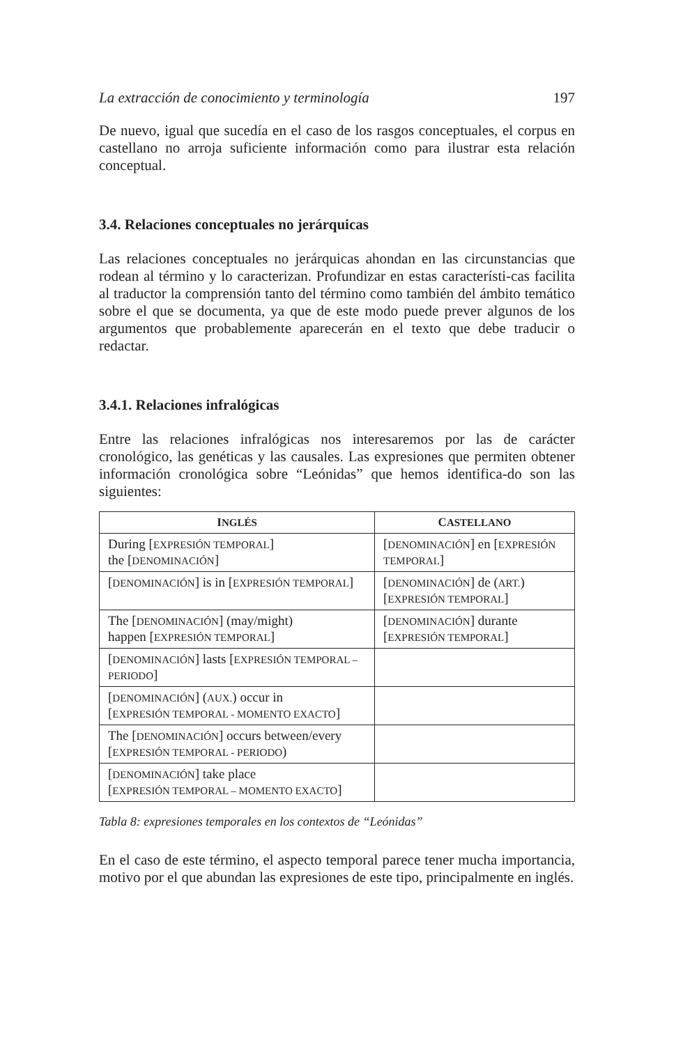La extracción de conocimiento y terminología 197
De nuevo, igual que sucedía en el caso de los rasgos conceptuales, el corpus en castellano no arroja suficiente información como para ilustrar esta relación conceptual.
3.4. Relaciones conceptuales no jerárquicas
Las relaciones conceptuales no jerárquicas ahondan en las circunstancias que rodean al término y lo caracterizan. Profundizar en estas característi-cas facilita al traductor la comprensión tanto del término como también del ámbito temático sobre el que se documenta, ya que de este modo puede prever algunos de los argumentos que probablemente aparecerán en el texto que debe traducir o redactar.
3.4.1. Relaciones infralógicas
Entre las relaciones infralógicas nos interesaremos por las de carácter cronológico, las genéticas y las causales. Las expresiones que permiten obtener información cronológica sobre “Leónidas” que hemos identifica-do son las siguientes:
| I NGLÉS | C ASTELLANO |
| --- | --- |
| During [ EXPRESIÓN TEMPORAL ] the [ DENOMINACIÓN ] | [ DENOMINACIÓN ] en [ EXPRESIÓN TEMPORAL ] |
| [ DENOMINACIÓN ] is in [ EXPRESIÓN TEMPORAL ] | [ DENOMINACIÓN ] de ( ART. ) [ EXPRESIÓN TEMPORAL ] |
| The [ DENOMINACIÓN ] (may/might) happen [ EXPRESIÓN TEMPORAL ] | [ DENOMINACIÓN ] durante [ EXPRESIÓN TEMPORAL ] |
| [ DENOMINACIÓN ] lasts [ EXPRESIÓN TEMPORAL – PERIODO ] | |
| [ DENOMINACIÓN ] ( AUX. ) occur in [ EXPRESIÓN TEMPORAL - MOMENTO EXACTO ] | |
| The [ DENOMINACIÓN ] occurs between/every [ EXPRESIÓN TEMPORAL - PERIODO ) | |
| [ DENOMINACIÓN ] take place [ EXPRESIÓN TEMPORAL – MOMENTO EXACTO ] | |
Tabla 8: expresiones temporales en los contextos de “Leónidas”
En el caso de este término, el aspecto temporal parece tener mucha importancia, motivo por el que abundan las expresiones de este tipo, principalmente en inglés.